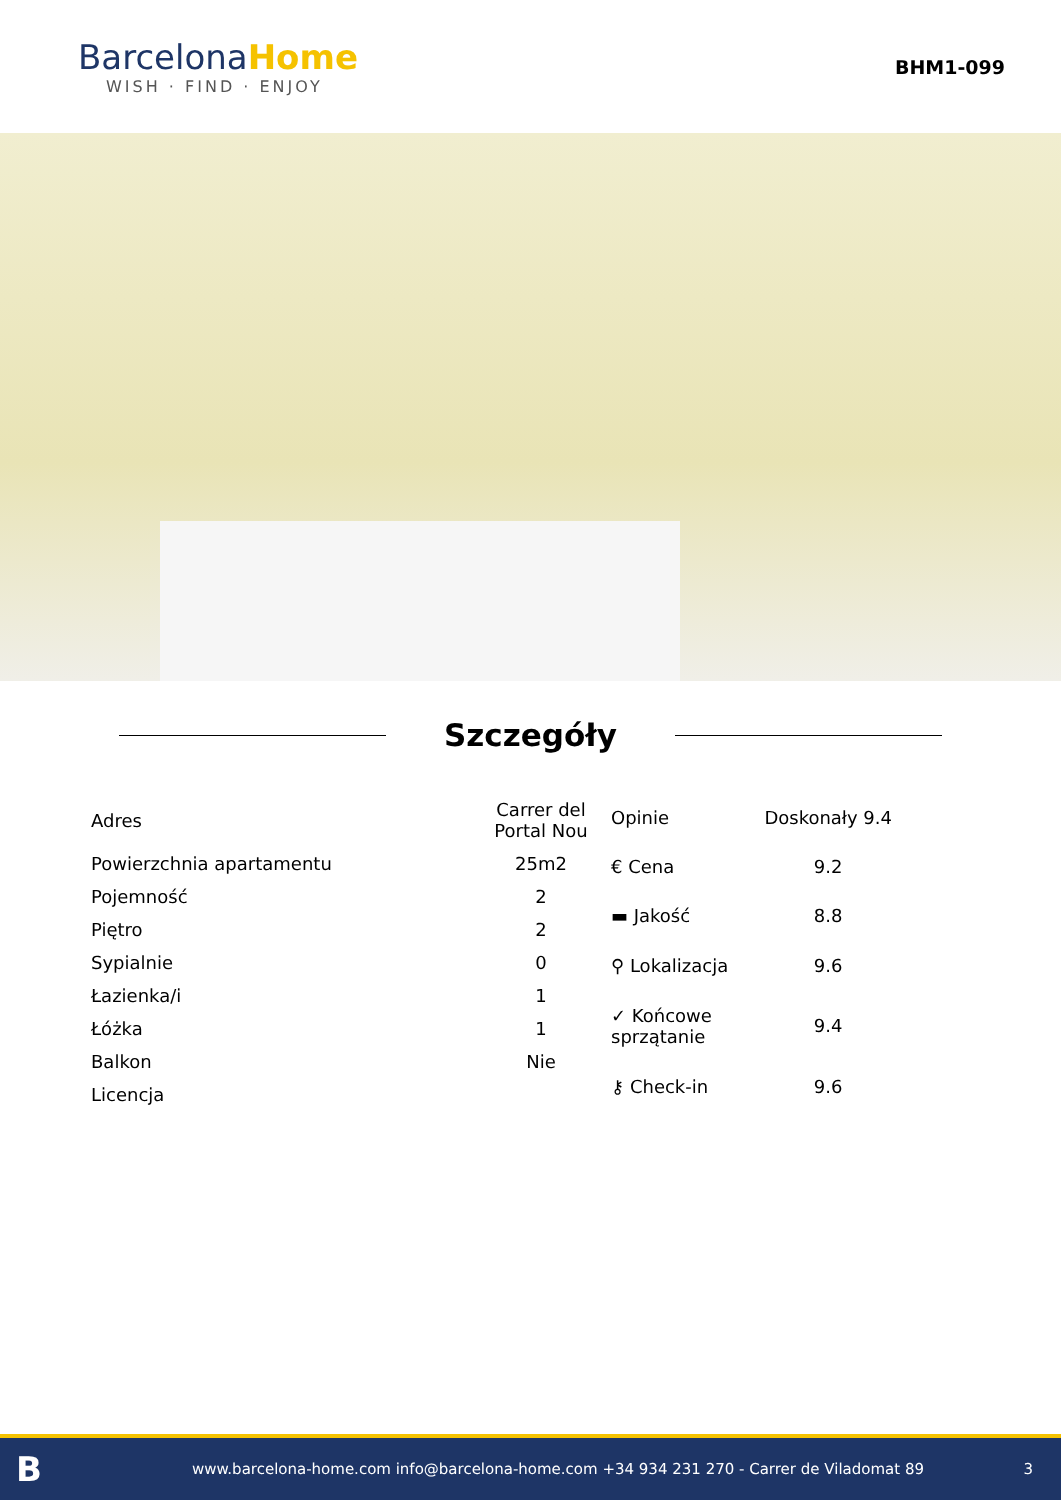Barcelona Home
WISH · FIND · ENJOY
BHM1-099
Szczegóły
| Adres | Carrer del Portal Nou |
| Powierzchnia apartamentu | 25m2 |
| Pojemność | 2 |
| Piętro | 2 |
| Sypialnie | 0 |
| Łazienka/i | 1 |
| Łóżka | 1 |
| Balkon | Nie |
| Licencja | |
| Opinie | Doskonały 9.4 |
| € Cena | 9.2 |
| ▬ Jakość | 8.8 |
| ⚲ Lokalizacja | 9.6 |
| ✓ Końcowe sprzątanie | 9.4 |
| ⚷ Check-in | 9.6 |
Bwww.barcelona-home.com info@barcelona-home.com +34 934 231 270 - Carrer de Viladomat 89 3